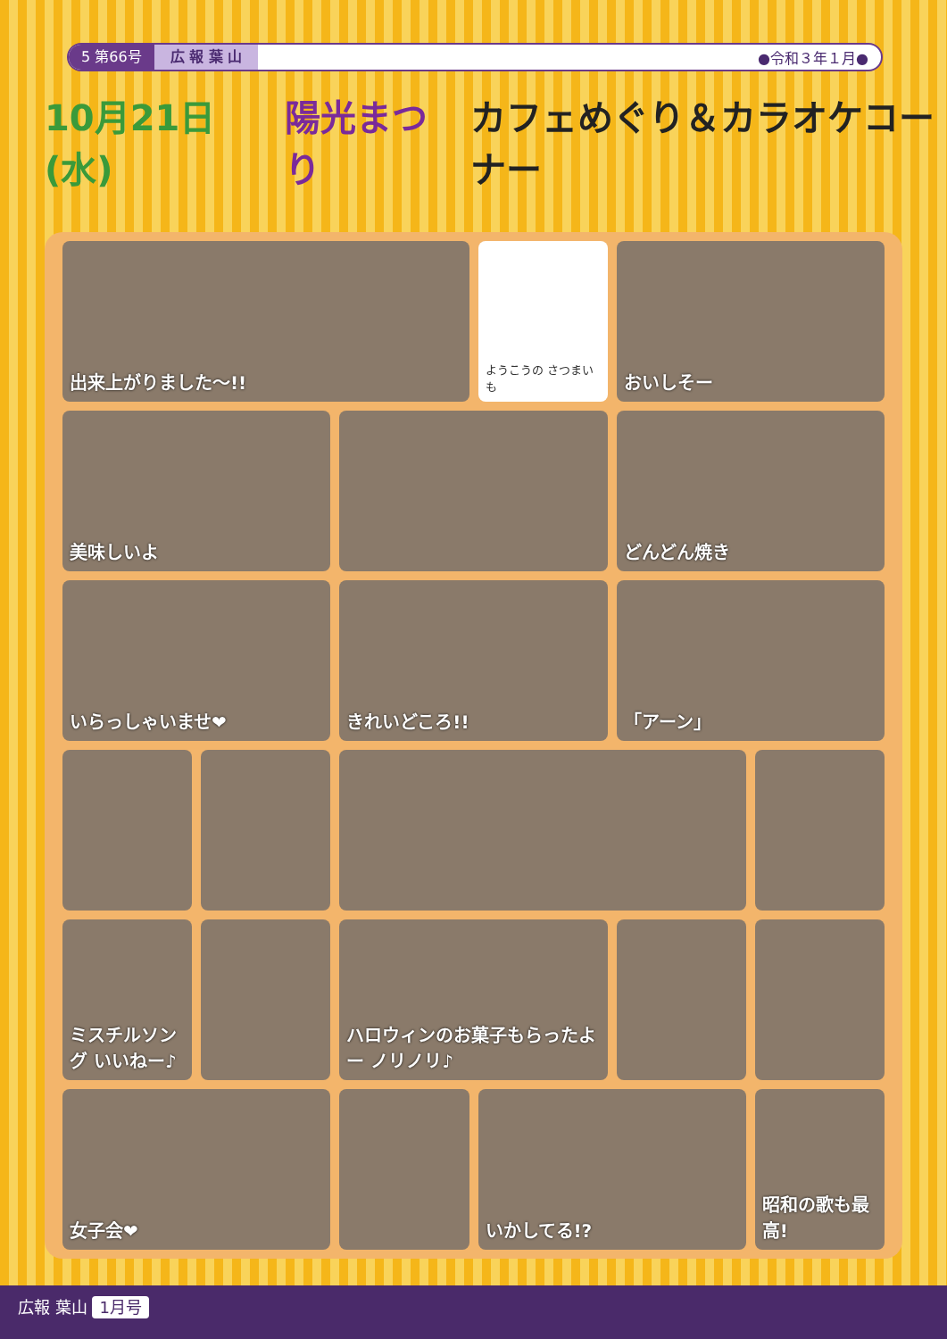5 第66号 広 報 葉 山 ●令和３年１月●
10月21日(水) 陽光まつり カフェめぐり＆カラオケコーナー
出来上がりました〜!!
ようこうの さつまいも
おいしそー
美味しいよ
どんどん焼き
いらっしゃいませ❤
きれいどころ!!
「アーン」
ミスチルソング いいねー♪
ハロウィンのお菓子もらったよー ノリノリ♪
女子会❤
いかしてる!?
昭和の歌も最高!
広報 葉山 1月号